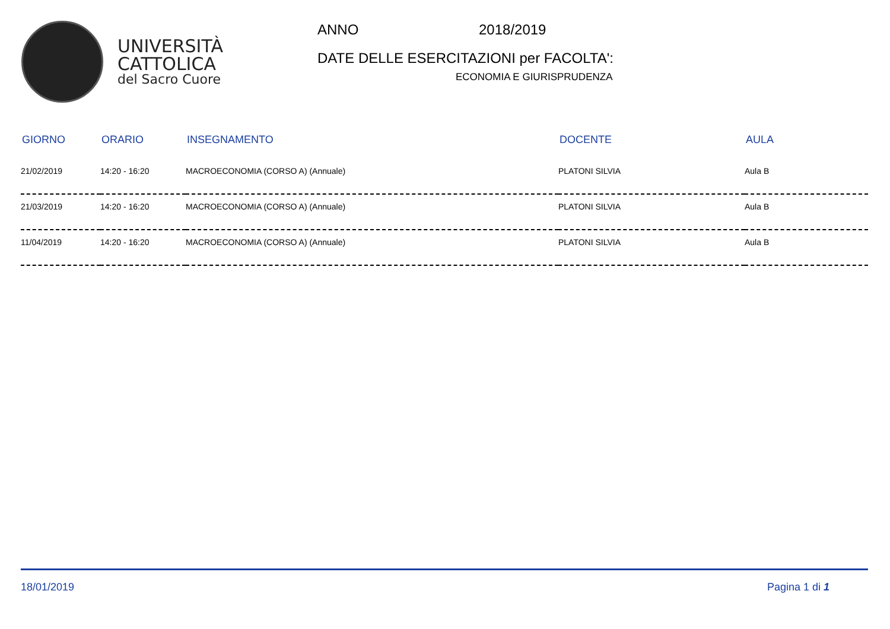UNIVERSITÀ
CATTOLICA
del Sacro Cuore
ANNO 2018/2019
DATE DELLE ESERCITAZIONI per FACOLTA':
ECONOMIA E GIURISPRUDENZA
| GIORNO | ORARIO | INSEGNAMENTO | DOCENTE | AULA |
| --- | --- | --- | --- | --- |
| 21/02/2019 | 14:20 - 16:20 | MACROECONOMIA (CORSO A) (Annuale) | PLATONI SILVIA | Aula B |
| 21/03/2019 | 14:20 - 16:20 | MACROECONOMIA (CORSO A) (Annuale) | PLATONI SILVIA | Aula B |
| 11/04/2019 | 14:20 - 16:20 | MACROECONOMIA (CORSO A) (Annuale) | PLATONI SILVIA | Aula B |
18/01/2019 Pagina 1 di 1